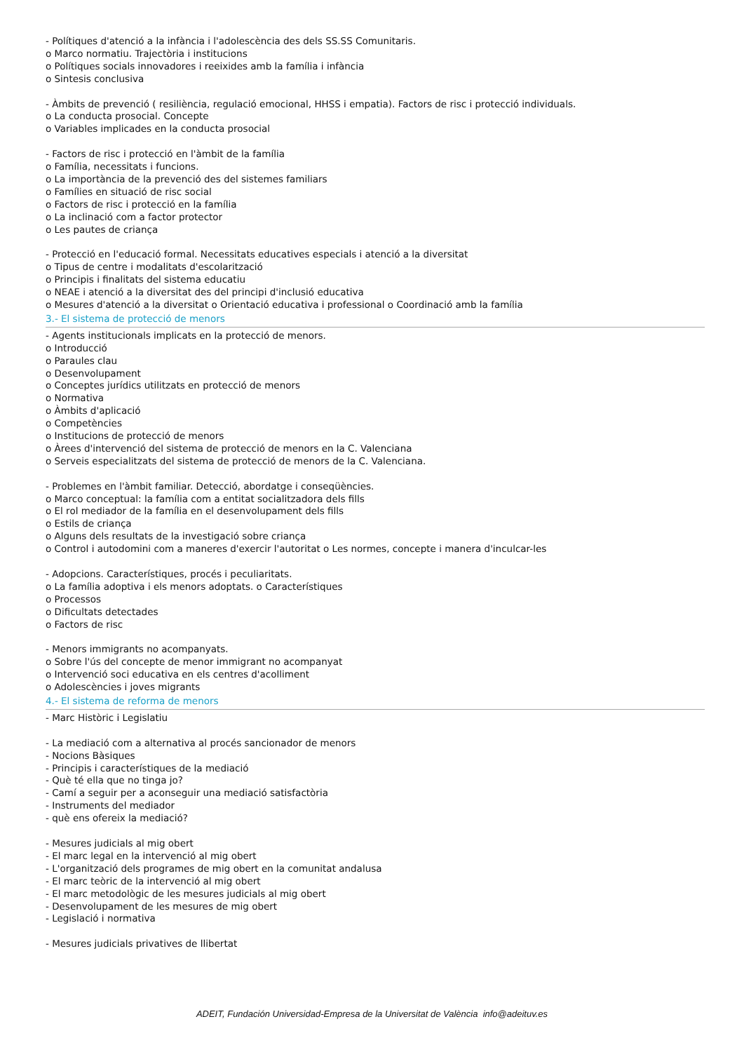- Polítiques d'atenció a la infància i l'adolescència des dels SS.SS Comunitaris.
o Marco normatiu. Trajectòria i institucions
o Polítiques socials innovadores i reeixides amb la família i infància
o Sintesis conclusiva
- Àmbits de prevenció ( resiliència, regulació emocional, HHSS i empatia). Factors de risc i protecció individuals.
o La conducta prosocial. Concepte
o Variables implicades en la conducta prosocial
- Factors de risc i protecció en l'àmbit de la família
o Família, necessitats i funcions.
o La importància de la prevenció des del sistemes familiars
o Famílies en situació de risc social
o Factors de risc i protecció en la família
o La inclinació com a factor protector
o Les pautes de criança
- Protecció en l'educació formal. Necessitats educatives especials i atenció a la diversitat
o Tipus de centre i modalitats d'escolarització
o Principis i finalitats del sistema educatiu
o NEAE i atenció a la diversitat des del principi d'inclusió educativa
o Mesures d'atenció a la diversitat o Orientació educativa i professional o Coordinació amb la família
3.- El sistema de protecció de menors
- Agents institucionals implicats en la protecció de menors.
o Introducció
o Paraules clau
o Desenvolupament
o Conceptes jurídics utilitzats en protecció de menors
o Normativa
o Àmbits d'aplicació
o Competències
o Institucions de protecció de menors
o Àrees d'intervenció del sistema de protecció de menors en la C. Valenciana
o Serveis especialitzats del sistema de protecció de menors de la C. Valenciana.
- Problemes en l'àmbit familiar. Detecció, abordatge i conseqüències.
o Marco conceptual: la família com a entitat socialitzadora dels fills
o El rol mediador de la família en el desenvolupament dels fills
o Estils de criança
o Alguns dels resultats de la investigació sobre criança
o Control i autodomini com a maneres d'exercir l'autoritat o Les normes, concepte i manera d'inculcar-les
- Adopcions. Característiques, procés i peculiaritats.
o La família adoptiva i els menors adoptats. o Característiques
o Processos
o Dificultats detectades
o Factors de risc
- Menors immigrants no acompanyats.
o Sobre l'ús del concepte de menor immigrant no acompanyat
o Intervenció soci educativa en els centres d'acolliment
o Adolescències i joves migrants
4.- El sistema de reforma de menors
- Marc Històric i Legislatiu
- La mediació com a alternativa al procés sancionador de menors
- Nocions Bàsiques
- Principis i característiques de la mediació
- Què té ella que no tinga jo?
- Camí a seguir per a aconseguir una mediació satisfactòria
- Instruments del mediador
- què ens ofereix la mediació?
- Mesures judicials al mig obert
- El marc legal en la intervenció al mig obert
- L'organització dels programes de mig obert en la comunitat andalusa
- El marc teòric de la intervenció al mig obert
- El marc metodològic de les mesures judicials al mig obert
- Desenvolupament de les mesures de mig obert
- Legislació i normativa
- Mesures judicials privatives de llibertat
ADEIT, Fundación Universidad-Empresa de la Universitat de València info@adeituv.es